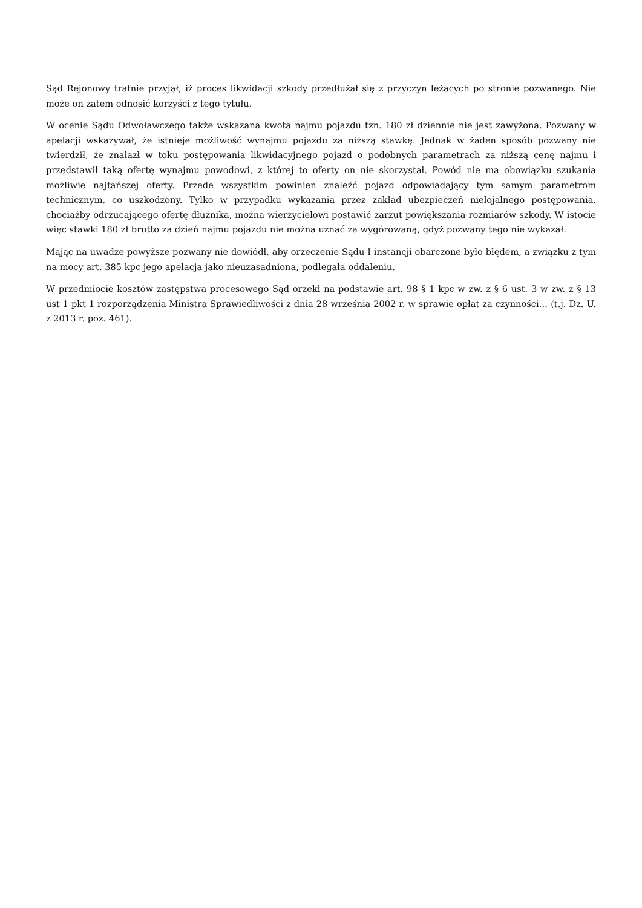Sąd Rejonowy trafnie przyjął, iż proces likwidacji szkody przedłużał się z przyczyn leżących po stronie pozwanego. Nie może on zatem odnosić korzyści z tego tytułu.
W ocenie Sądu Odwoławczego także wskazana kwota najmu pojazdu tzn. 180 zł dziennie nie jest zawyżona. Pozwany w apelacji wskazywał, że istnieje możliwość wynajmu pojazdu za niższą stawkę. Jednak w żaden sposób pozwany nie twierdził, że znalazł w toku postępowania likwidacyjnego pojazd o podobnych parametrach za niższą cenę najmu i przedstawił taką ofertę wynajmu powodowi, z której to oferty on nie skorzystał. Powód nie ma obowiązku szukania możliwie najtańszej oferty. Przede wszystkim powinien znaleźć pojazd odpowiadający tym samym parametrom technicznym, co uszkodzony. Tylko w przypadku wykazania przez zakład ubezpieczeń nielojalnego postępowania, chociażby odrzucającego ofertę dłużnika, można wierzycielowi postawić zarzut powiększania rozmiarów szkody. W istocie więc stawki 180 zł brutto za dzień najmu pojazdu nie można uznać za wygórowaną, gdyż pozwany tego nie wykazał.
Mając na uwadze powyższe pozwany nie dowiódł, aby orzeczenie Sądu I instancji obarczone było błędem, a związku z tym na mocy art. 385 kpc jego apelacja jako nieuzasadniona, podlegała oddaleniu.
W przedmiocie kosztów zastępstwa procesowego Sąd orzekł na podstawie art. 98 § 1 kpc w zw. z § 6 ust. 3 w zw. z § 13 ust 1 pkt 1 rozporządzenia Ministra Sprawiedliwości z dnia 28 września 2002 r. w sprawie opłat za czynności… (t.j. Dz. U. z 2013 r. poz. 461).